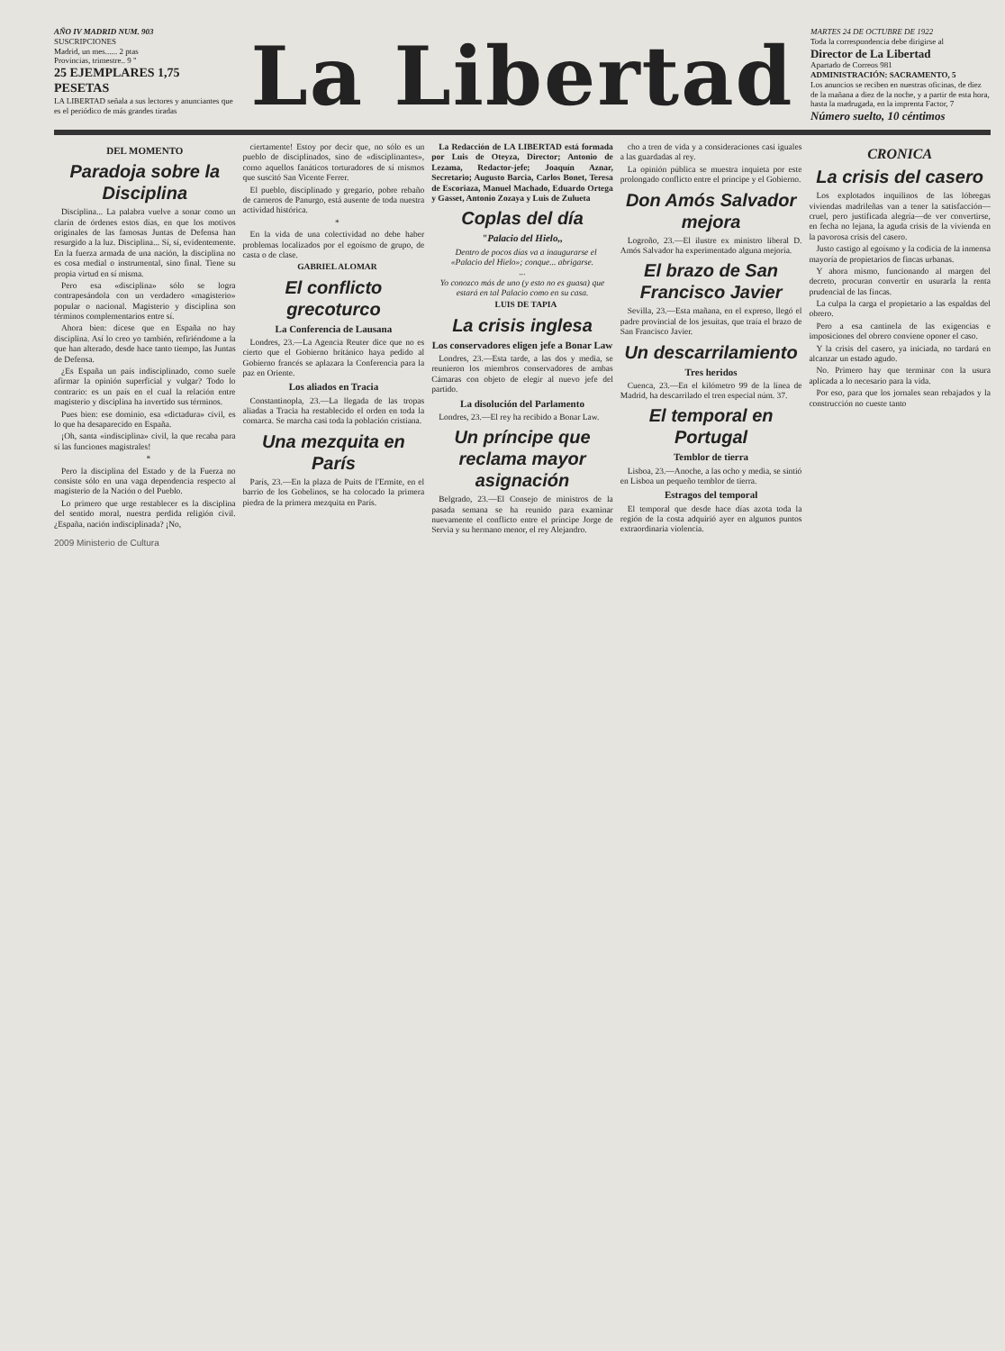AÑO IV MADRID NUM. 903
SUSCRIPCIONES
Madrid, un mes...... 2 ptas
Provincias, trimestre.. 9 "
25 EJEMPLARES 1,75 PESETAS
LA LIBERTAD señala a sus lectores y anunciantes que es el periódico de más grandes tiradas
La Libertad
MARTES 24 DE OCTUBRE DE 1922
Toda la correspondencia debe dirigirse al
Director de La Libertad
Apartado de Correos 981
ADMINISTRACIÓN: SACRAMENTO, 5
Los anuncios se reciben en nuestras oficinas, de diez de la mañana a diez de la noche, y a partir de esta hora, hasta la madrugada, en la imprenta Factor, 7
Número suelto, 10 céntimos
DEL MOMENTO
Paradoja sobre la Disciplina
Disciplina... La palabra vuelve a sonar como un clarín de órdenes estos días, en que los motivos originales de las famosas Juntas de Defensa han resurgido a la luz. Disciplina... Sí, sí, evidentemente. En la fuerza armada de una nación, la disciplina no es cosa medial o instrumental, sino final. Tiene su propia virtud en sí misma.
Pero esa «disciplina» sólo se logra contrapesándola con un verdadero «magisterio» popular o nacional. Magisterio y disciplina son términos complementarios entre sí.
Ahora bien: dícese que en España no hay disciplina. Así lo creo yo también, refiriéndome a la que han alterado, desde hace tanto tiempo, las Juntas de Defensa.
¿Es España un país indisciplinado, como suele afirmar la opinión superficial y vulgar? Todo lo contrario: es un país en el cual la relación entre magisterio y disciplina ha invertido sus términos.
Pues bien: ese dominio, esa «dictadura» civil, es lo que ha desaparecido en España.
¡Oh, santa «indisciplina» civil, la que recaba para sí las funciones magistrales!
*
Pero la disciplina del Estado y de la Fuerza no consiste sólo en una vaga dependencia respecto al magisterio de la Nación o del Pueblo.
Lo primero que urge restablecer es la disciplina del sentido moral, nuestra perdida religión civil. ¿España, nación indisciplinada? ¡No,
ciertamente! Estoy por decir que, no sólo es un pueblo de disciplinados, sino de «disciplinantes», como aquellos fanáticos torturadores de sí mismos que suscitó San Vicente Ferrer.
El pueblo, disciplinado y gregario, pobre rebaño de carneros de Panurgo, está ausente de toda nuestra actividad histórica.
*
En la vida de una colectividad no debe haber problemas localizados por el egoísmo de grupo, de casta o de clase.
GABRIEL ALOMAR
El conflicto grecoturco
La Conferencia de Lausana
Londres, 23.—La Agencia Reuter dice que no es cierto que el Gobierno británico haya pedido al Gobierno francés se aplazara la Conferencia para la paz en Oriente.
Los aliados en Tracia
Constantinopla, 23.—La llegada de las tropas aliadas a Tracia ha restablecido el orden en toda la comarca. Se marcha casi toda la población cristiana.
Una mezquita en París
París, 23.—En la plaza de Puits de l'Ermite, en el barrio de los Gobelinos, se ha colocado la primera piedra de la primera mezquita en París.
La Redacción de LA LIBERTAD está formada por Luis de Oteyza, Director; Antonio de Lezama, Redactor-jefe; Joaquín Aznar, Secretario; Augusto Barcia, Carlos Bonet, Teresa de Escoriaza, Manuel Machado, Eduardo Ortega y Gasset, Antonio Zozaya y Luis de Zulueta
Coplas del día
"Palacio del Hielo,,
Dentro de pocos días va a inaugurarse el «Palacio del Hielo»; conque... abrigarse.
...
Yo conozco más de uno (y esto no es guasa) que estará en tal Palacio como en su casa.
LUIS DE TAPIA
La crisis inglesa
Los conservadores eligen jefe a Bonar Law
Londres, 23.—Esta tarde, a las dos y media, se reunieron los miembros conservadores de ambas Cámaras con objeto de elegir al nuevo jefe del partido.
La disolución del Parlamento
Londres, 23.—El rey ha recibido a Bonar Law.
Un príncipe que reclama mayor asignación
Belgrado, 23.—El Consejo de ministros de la pasada semana se ha reunido para examinar nuevamente el conflicto entre el príncipe Jorge de Servia y su hermano menor, el rey Alejandro.
cho a tren de vida y a consideraciones casi iguales a las guardadas al rey.
La opinión pública se muestra inquieta por este prolongado conflicto entre el príncipe y el Gobierno.
Don Amós Salvador mejora
Logroño, 23.—El ilustre ex ministro liberal D. Amós Salvador ha experimentado alguna mejoría.
El brazo de San Francisco Javier
Sevilla, 23.—Esta mañana, en el expreso, llegó el padre provincial de los jesuítas, que traía el brazo de San Francisco Javier.
Un descarrilamiento
Tres heridos
Cuenca, 23.—En el kilómetro 99 de la línea de Madrid, ha descarrilado el tren especial núm. 37.
El temporal en Portugal
Temblor de tierra
Lisboa, 23.—Anoche, a las ocho y media, se sintió en Lisboa un pequeño temblor de tierra.
Estragos del temporal
El temporal que desde hace días azota toda la región de la costa adquirió ayer en algunos puntos extraordinaria violencia.
CRONICA
La crisis del casero
Los explotados inquilinos de las lóbregas viviendas madrileñas van a tener la satisfacción—cruel, pero justificada alegría—de ver convertirse, en fecha no lejana, la aguda crisis de la vivienda en la pavorosa crisis del casero.
Justo castigo al egoísmo y la codicia de la inmensa mayoría de propietarios de fincas urbanas.
Y ahora mismo, funcionando al margen del decreto, procuran convertir en usurarla la renta prudencial de las fincas.
La culpa la carga el propietario a las espaldas del obrero.
Pero a esa cantinela de las exigencias e imposiciones del obrero conviene oponer el caso.
Y la crisis del casero, ya iniciada, no tardará en alcanzar un estado agudo.
No. Primero hay que terminar con la usura aplicada a lo necesario para la vida.
Por eso, para que los jornales sean rebajados y la construcción no cueste tanto
2009 Ministerio de Cultura